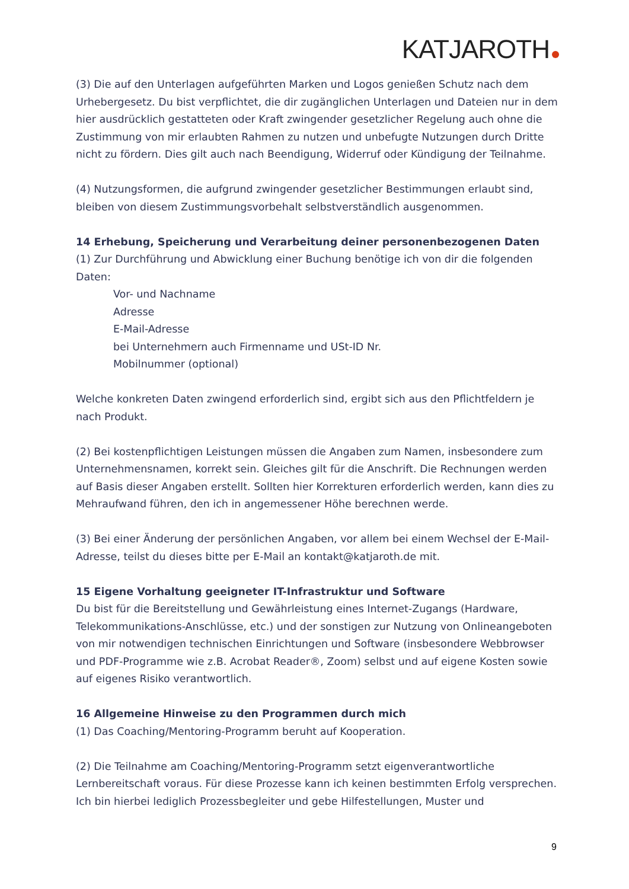KATJAROTH
(3) Die auf den Unterlagen aufgeführten Marken und Logos genießen Schutz nach dem Urhebergesetz. Du bist verpflichtet, die dir zugänglichen Unterlagen und Dateien nur in dem hier ausdrücklich gestatteten oder Kraft zwingender gesetzlicher Regelung auch ohne die Zustimmung von mir erlaubten Rahmen zu nutzen und unbefugte Nutzungen durch Dritte nicht zu fördern. Dies gilt auch nach Beendigung, Widerruf oder Kündigung der Teilnahme.
(4) Nutzungsformen, die aufgrund zwingender gesetzlicher Bestimmungen erlaubt sind, bleiben von diesem Zustimmungsvorbehalt selbstverständlich ausgenommen.
14 Erhebung, Speicherung und Verarbeitung deiner personenbezogenen Daten
(1) Zur Durchführung und Abwicklung einer Buchung benötige ich von dir die folgenden Daten:
Vor- und Nachname
Adresse
E-Mail-Adresse
bei Unternehmern auch Firmenname und USt-ID Nr.
Mobilnummer (optional)
Welche konkreten Daten zwingend erforderlich sind, ergibt sich aus den Pflichtfeldern je nach Produkt.
(2) Bei kostenpflichtigen Leistungen müssen die Angaben zum Namen, insbesondere zum Unternehmensnamen, korrekt sein. Gleiches gilt für die Anschrift. Die Rechnungen werden auf Basis dieser Angaben erstellt. Sollten hier Korrekturen erforderlich werden, kann dies zu Mehraufwand führen, den ich in angemessener Höhe berechnen werde.
(3) Bei einer Änderung der persönlichen Angaben, vor allem bei einem Wechsel der E-Mail-Adresse, teilst du dieses bitte per E-Mail an kontakt@katjaroth.de mit.
15 Eigene Vorhaltung geeigneter IT-Infrastruktur und Software
Du bist für die Bereitstellung und Gewährleistung eines Internet-Zugangs (Hardware, Telekommunikations-Anschlüsse, etc.) und der sonstigen zur Nutzung von Onlineangeboten von mir notwendigen technischen Einrichtungen und Software (insbesondere Webbrowser und PDF-Programme wie z.B. Acrobat Reader®, Zoom) selbst und auf eigene Kosten sowie auf eigenes Risiko verantwortlich.
16 Allgemeine Hinweise zu den Programmen durch mich
(1) Das Coaching/Mentoring-Programm beruht auf Kooperation.
(2) Die Teilnahme am Coaching/Mentoring-Programm setzt eigenverantwortliche Lernbereitschaft voraus. Für diese Prozesse kann ich keinen bestimmten Erfolg versprechen. Ich bin hierbei lediglich Prozessbegleiter und gebe Hilfestellungen, Muster und
9